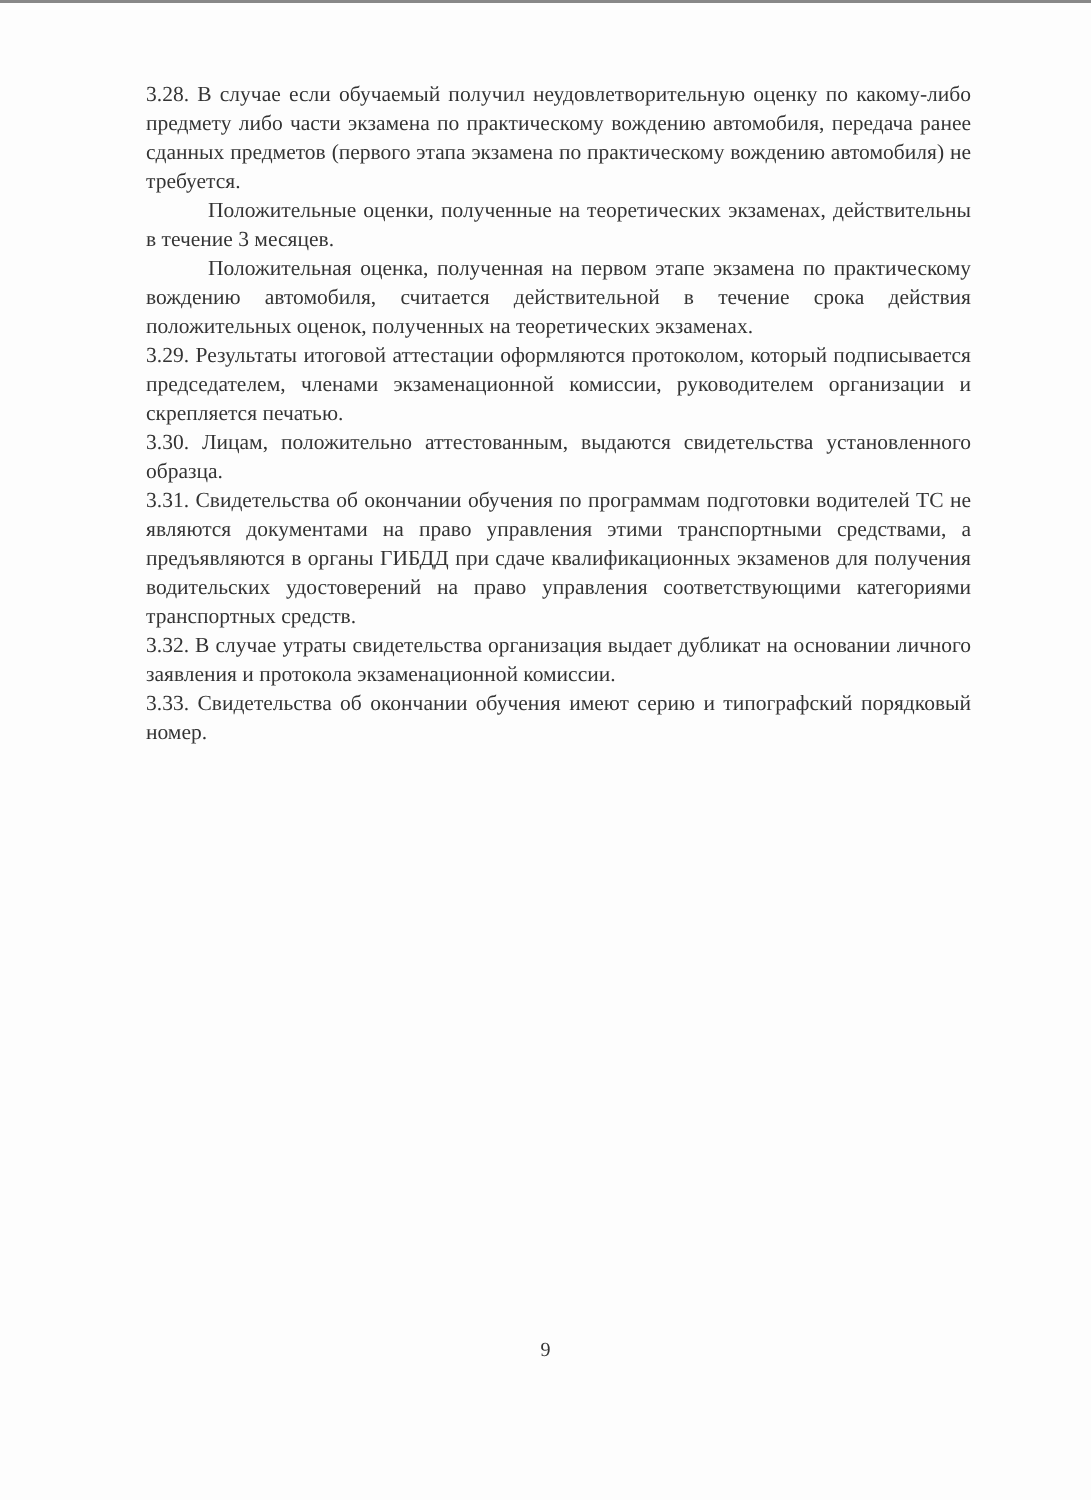3.28. В случае если обучаемый получил неудовлетворительную оценку по какому-либо предмету либо части экзамена по практическому вождению автомобиля, передача ранее сданных предметов (первого этапа экзамена по практическому вождению автомобиля) не требуется.
Положительные оценки, полученные на теоретических экзаменах, действительны в течение 3 месяцев.
Положительная оценка, полученная на первом этапе экзамена по практическому вождению автомобиля, считается действительной в течение срока действия положительных оценок, полученных на теоретических экзаменах.
3.29. Результаты итоговой аттестации оформляются протоколом, который подписывается председателем, членами экзаменационной комиссии, руководителем организации и скрепляется печатью.
3.30. Лицам, положительно аттестованным, выдаются свидетельства установленного образца.
3.31. Свидетельства об окончании обучения по программам подготовки водителей ТС не являются документами на право управления этими транспортными средствами, а предъявляются в органы ГИБДД при сдаче квалификационных экзаменов для получения водительских удостоверений на право управления соответствующими категориями транспортных средств.
3.32. В случае утраты свидетельства организация выдает дубликат на основании личного заявления и протокола экзаменационной комиссии.
3.33. Свидетельства об окончании обучения имеют серию и типографский порядковый номер.
9